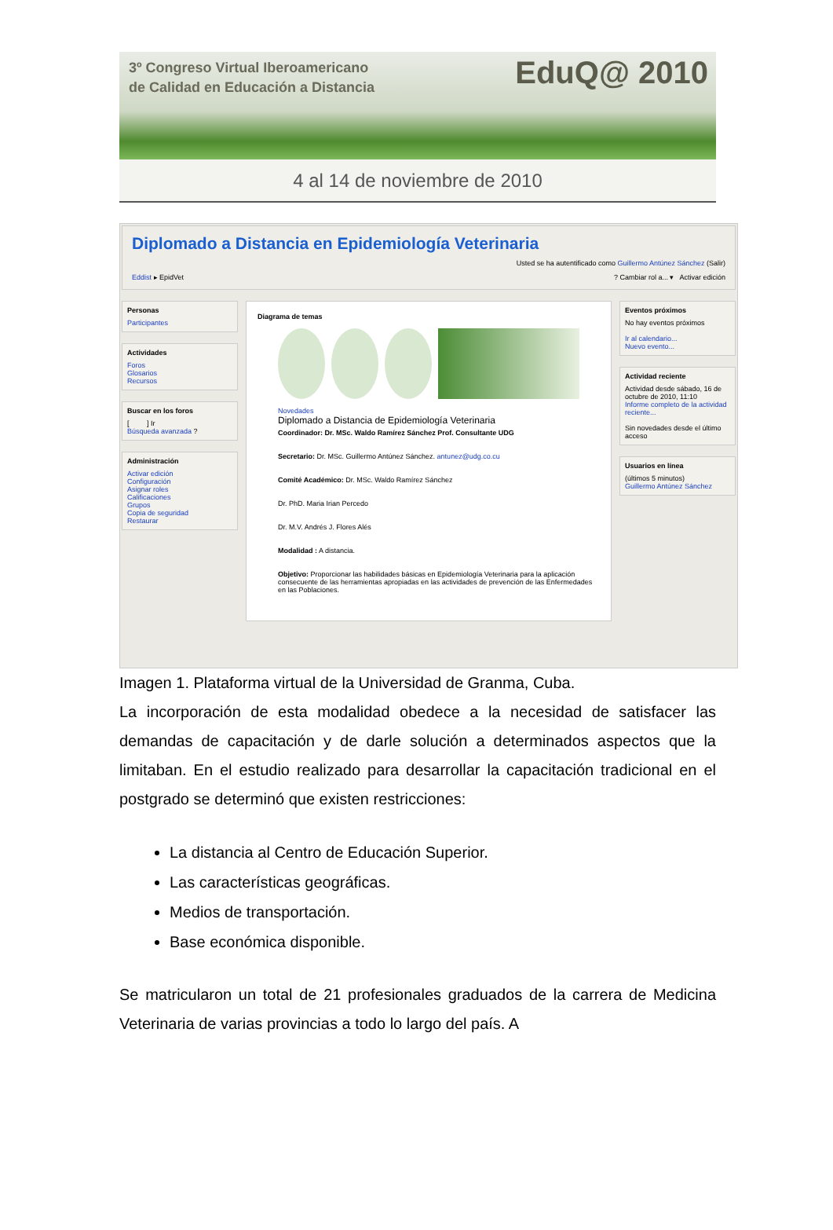3º Congreso Virtual Iberoamericano
de Calidad en Educación a Distancia
EduQ@ 2010
4 al 14 de noviembre de 2010
Diplomado a Distancia en Epidemiología Veterinaria
Usted se ha autentificado como Guillermo Antúnez Sánchez (Salir)
Eddist ▸ EpidVet ? Cambiar rol a... ▾ Activar edición
Personas
Participantes
Actividades
Foros
Glosarios
Recursos
Buscar en los foros
[ ] Ir
Búsqueda avanzada ?
Administración
Activar edición
Configuración
Asignar roles
Calificaciones
Grupos
Copia de seguridad
Restaurar
Diagrama de temas
Novedades
Diplomado a Distancia de Epidemiología Veterinaria
Coordinador: Dr. MSc. Waldo Ramírez Sánchez Prof. Consultante UDG
Secretario: Dr. MSc. Guillermo Antúnez Sánchez. antunez@udg.co.cu
Comité Académico: Dr. MSc. Waldo Ramírez Sánchez
Dr. PhD. Maria Irian Percedo
Dr. M.V. Andrés J. Flores Alés
Modalidad : A distancia.
Objetivo: Proporcionar las habilidades básicas en Epidemiología Veterinaria para la aplicación consecuente de las herramientas apropiadas en las actividades de prevención de las Enfermedades en las Poblaciones.
Eventos próximos
No hay eventos próximos
Ir al calendario...
Nuevo evento...
Actividad reciente
Actividad desde sábado, 16 de octubre de 2010, 11:10
Informe completo de la actividad reciente...
Sin novedades desde el último acceso
Usuarios en línea
(últimos 5 minutos)
Guillermo Antúnez Sánchez
Imagen 1. Plataforma virtual de la Universidad de Granma, Cuba.
La incorporación de esta modalidad obedece a la necesidad de satisfacer las demandas de capacitación y de darle solución a determinados aspectos que la limitaban. En el estudio realizado para desarrollar la capacitación tradicional en el postgrado se determinó que existen restricciones:
La distancia al Centro de Educación Superior.
Las características geográficas.
Medios de transportación.
Base económica disponible.
Se matricularon un total de 21 profesionales graduados de la carrera de Medicina Veterinaria de varias provincias a todo lo largo del país. A